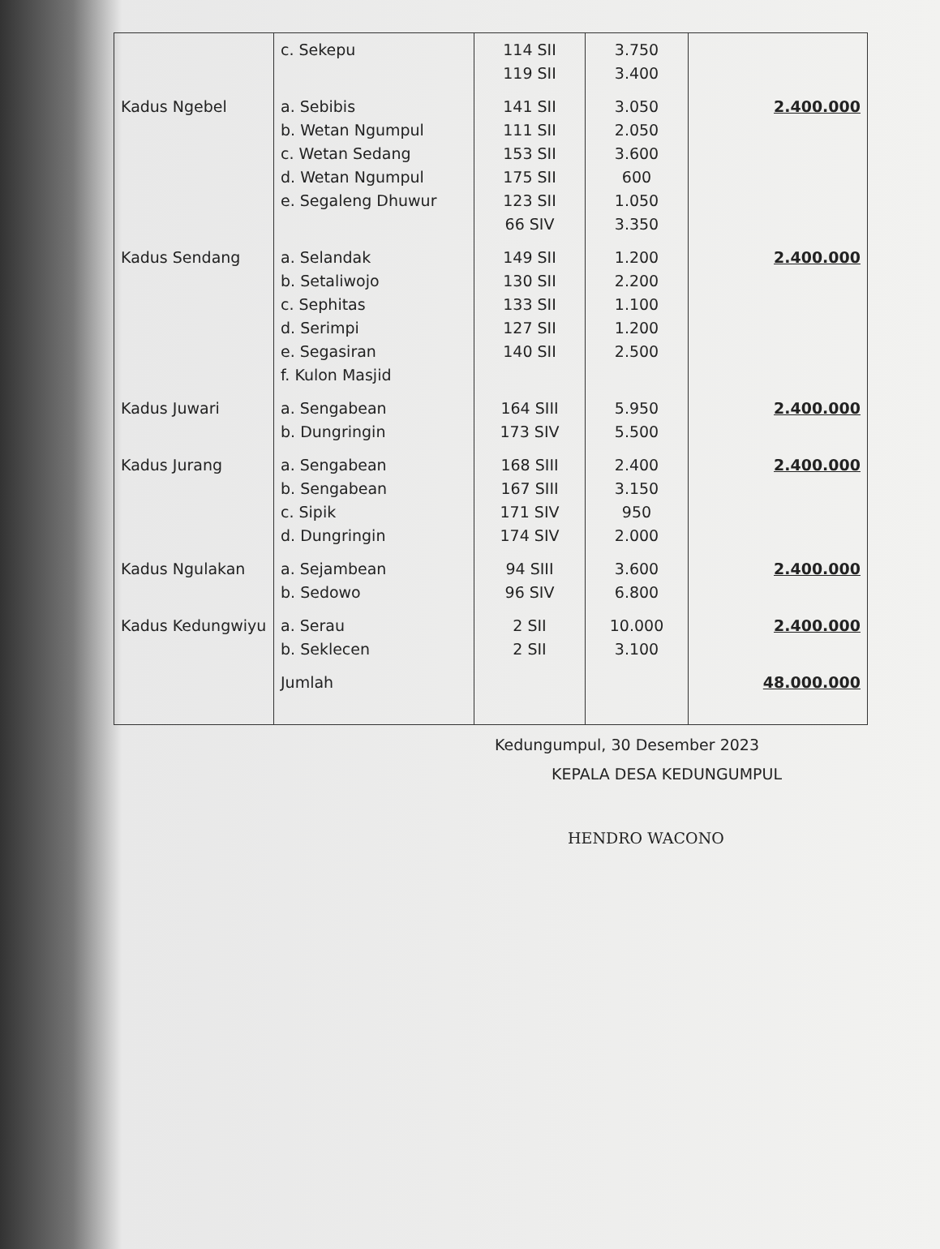| | c. Sekepu | 114 SII 119 SII | 3.750 3.400 | |
| Kadus Ngebel | a. Sebibis b. Wetan Ngumpul c. Wetan Sedang d. Wetan Ngumpul e. Segaleng Dhuwur | 141 SII 111 SII 153 SII 175 SII 123 SII 66 SIV | 3.050 2.050 3.600 600 1.050 3.350 | 2.400.000 |
| Kadus Sendang | a. Selandak b. Setaliwojo c. Sephitas d. Serimpi e. Segasiran f. Kulon Masjid | 149 SII 130 SII 133 SII 127 SII 140 SII | 1.200 2.200 1.100 1.200 2.500 | 2.400.000 |
| Kadus Juwari | a. Sengabean b. Dungringin | 164 SIII 173 SIV | 5.950 5.500 | 2.400.000 |
| Kadus Jurang | a. Sengabean b. Sengabean c. Sipik d. Dungringin | 168 SIII 167 SIII 171 SIV 174 SIV | 2.400 3.150 950 2.000 | 2.400.000 |
| Kadus Ngulakan | a. Sejambean b. Sedowo | 94 SIII 96 SIV | 3.600 6.800 | 2.400.000 |
| Kadus Kedungwiyu | a. Serau b. Seklecen | 2 SII 2 SII | 10.000 3.100 | 2.400.000 |
| | Jumlah | | | 48.000.000 |
Kedungumpul, 30 Desember 2023
KEPALA DESA KEDUNGUMPUL
HENDRO WACONO